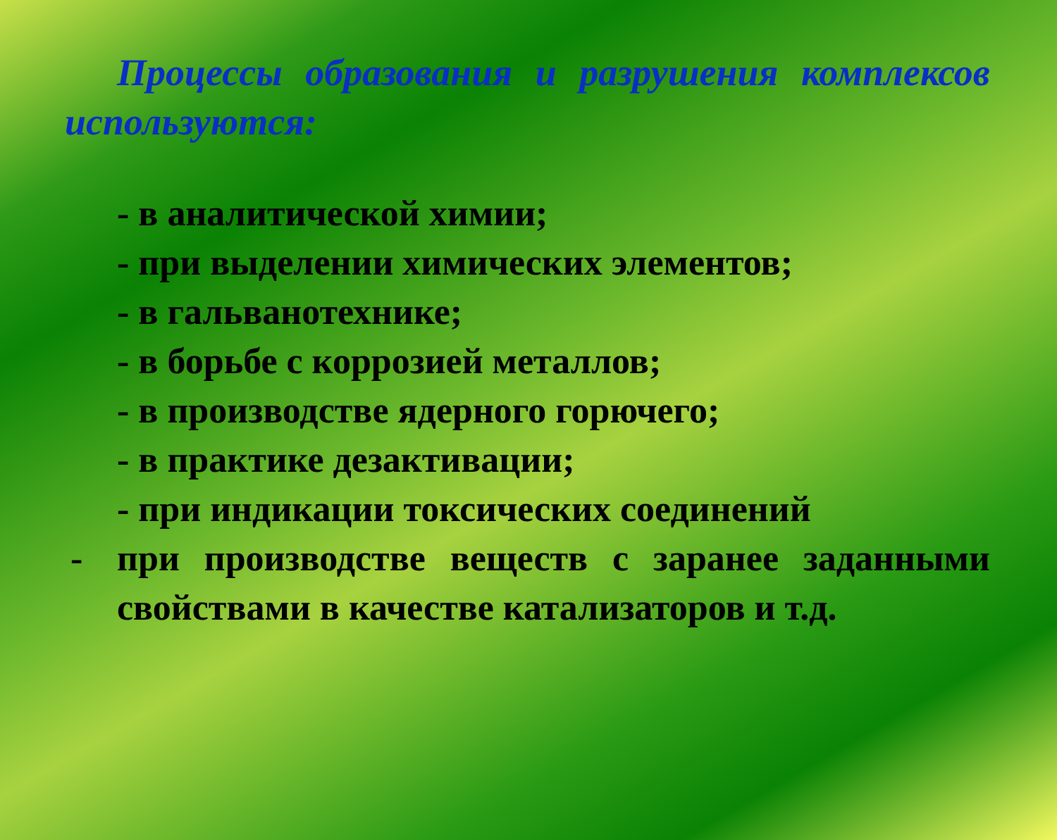Процессы образования и разрушения комплексов используются:
- в аналитической химии;
- при выделении химических элементов;
- в гальванотехнике;
- в борьбе с коррозией металлов;
- в производстве ядерного горючего;
- в практике дезактивации;
- при индикации токсических соединений
- при производстве веществ с заранее заданными свойствами в качестве катализаторов и т.д.